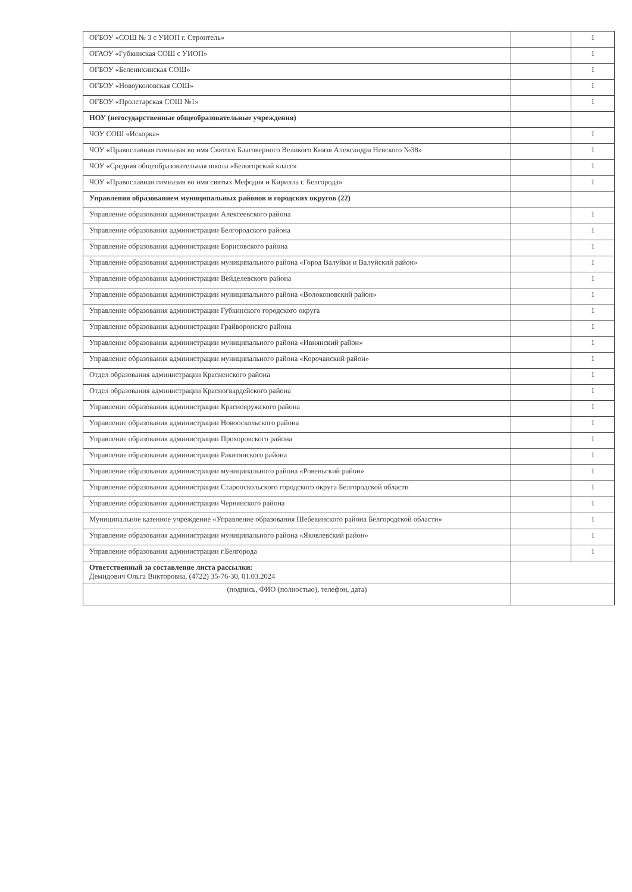| ОГБОУ «СОШ № 3 с УИОП г. Строитель» | | 1 |
| ОГАОУ «Губкинская СОШ с УИОП» | | 1 |
| ОГБОУ «Белениxинская СОШ» | | 1 |
| ОГБОУ «Новоуколовская СОШ» | | 1 |
| ОГБОУ «Пролетарская СОШ №1» | | 1 |
| НОУ (негосударственные общеобразовательные учреждения) | | |
| ЧОУ СОШ «Искорка» | | 1 |
| ЧОУ «Православная гимназия во имя Святого Благоверного Великого Князя Александра Невского №38» | | 1 |
| ЧОУ «Средняя общеобразовательная школа «Белогорский класс» | | 1 |
| ЧОУ «Православная гимназия во имя святых Мефодия и Кирилла г. Белгорода» | | 1 |
| Управления образованием муниципальных районов и городских округов (22) | | |
| Управление образования администрации Алексеевского района | | 1 |
| Управление образования администрации Белгородского района | | 1 |
| Управление образования администрации Борисовского района | | 1 |
| Управление образования администрации муниципального района «Город Валуйки и Валуйский район» | | 1 |
| Управление образования администрации Вейделевского района | | 1 |
| Управление образования администрации муниципального района «Волоконовский район» | | 1 |
| Управление образования администрации Губкинского городского округа | | 1 |
| Управление образования администрации Грайворонскго района | | 1 |
| Управление образования администрации муниципального района «Ивнянский район» | | 1 |
| Управление образования администрации муниципального района «Корочанский район» | | 1 |
| Отдел образования администрации Красненского района | | 1 |
| Отдел образования администрации Красногвардейского района | | 1 |
| Управление образования администрации Краснояружского района | | 1 |
| Управление образования администрации Новооскольского района | | 1 |
| Управление образования администрации Прохоровского района | | 1 |
| Управление образования администрации Ракитянского района | | 1 |
| Управление образования администрации муниципального района «Ровеньский район» | | 1 |
| Управление образования администрации Старооскольского городского округа Белгородской области | | 1 |
| Управление образования администрации Чернянского района | | 1 |
| Муниципальное казенное учреждение «Управление образования Шебекинского района Белгородской области» | | 1 |
| Управление образования администрации муниципального района «Яковлевский район» | | 1 |
| Управление образования администрации г.Белгорода | | 1 |
| Ответственный за составление листа рассылки: Демидович Ольга Викторовна, (4722) 35-76-30, 01.03.2024 | | |
| (подпись, ФИО (полностью), телефон, дата) | | |